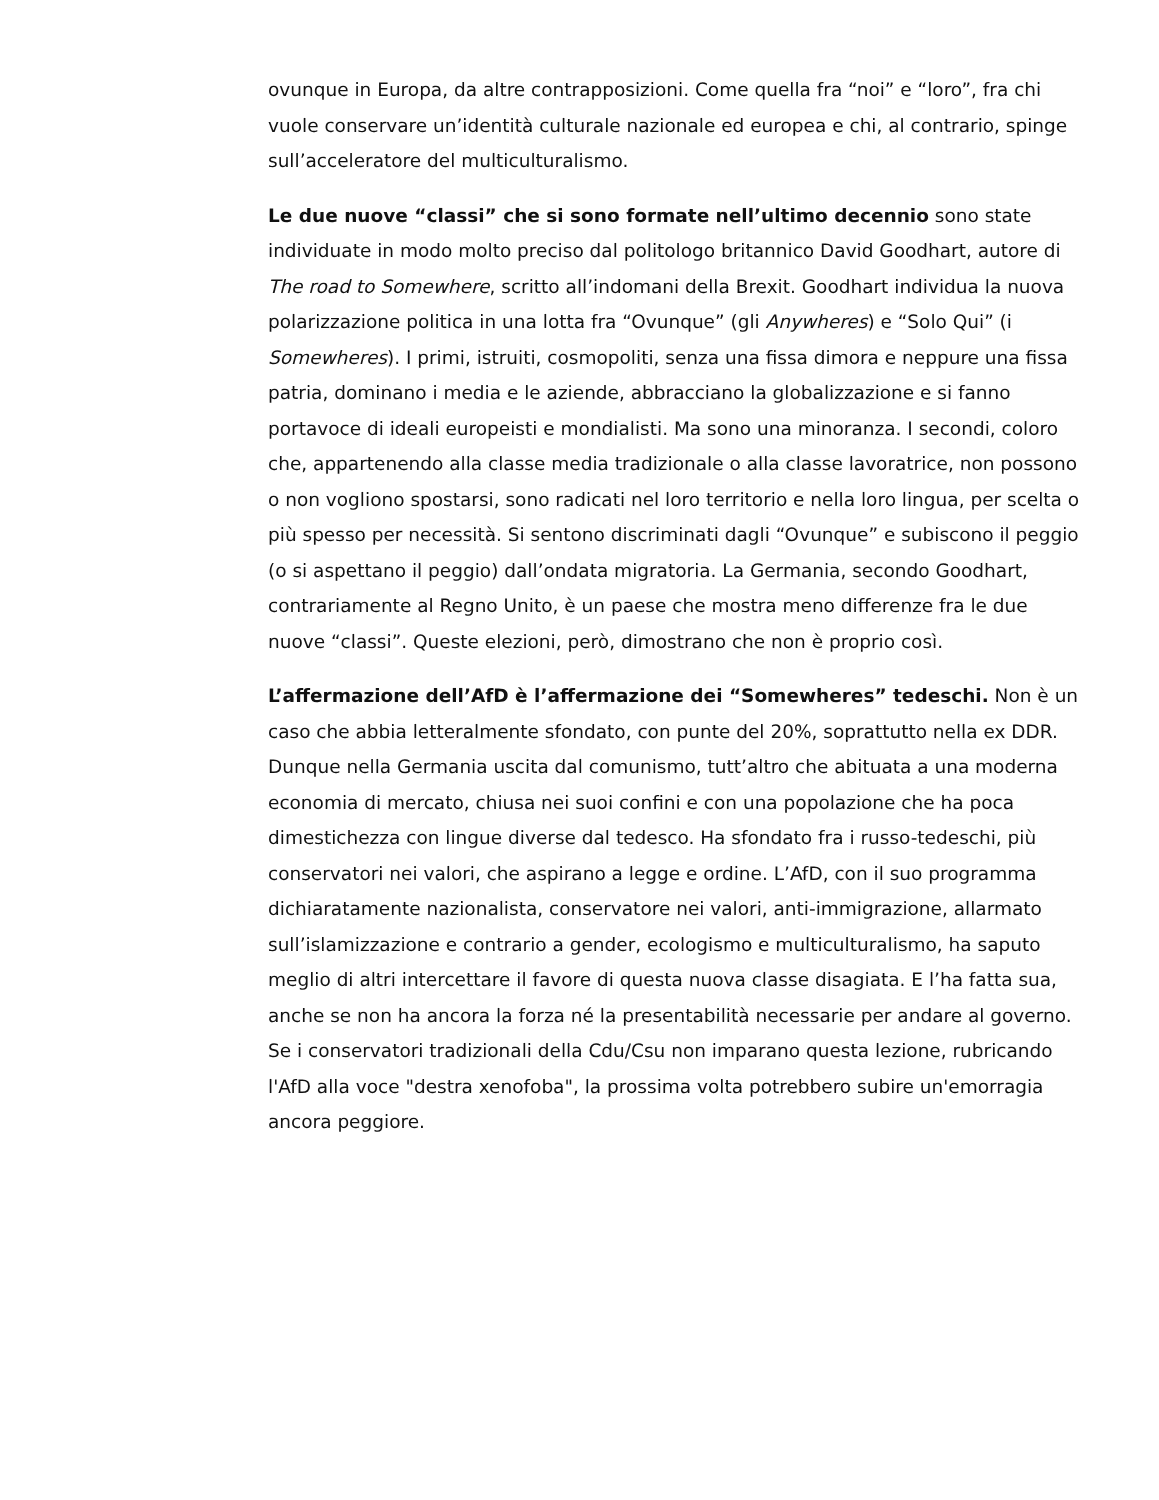ovunque in Europa, da altre contrapposizioni. Come quella fra “noi” e “loro”, fra chi vuole conservare un’identità culturale nazionale ed europea e chi, al contrario, spinge sull’acceleratore del multiculturalismo.
Le due nuove “classi” che si sono formate nell’ultimo decennio sono state individuate in modo molto preciso dal politologo britannico David Goodhart, autore di The road to Somewhere, scritto all’indomani della Brexit. Goodhart individua la nuova polarizzazione politica in una lotta fra “Ovunque” (gli Anywheres) e “Solo Qui” (i Somewheres). I primi, istruiti, cosmopoliti, senza una fissa dimora e neppure una fissa patria, dominano i media e le aziende, abbracciano la globalizzazione e si fanno portavoce di ideali europeisti e mondialisti. Ma sono una minoranza. I secondi, coloro che, appartenendo alla classe media tradizionale o alla classe lavoratrice, non possono o non vogliono spostarsi, sono radicati nel loro territorio e nella loro lingua, per scelta o più spesso per necessità. Si sentono discriminati dagli “Ovunque” e subiscono il peggio (o si aspettano il peggio) dall’ondata migratoria. La Germania, secondo Goodhart, contrariamente al Regno Unito, è un paese che mostra meno differenze fra le due nuove “classi”. Queste elezioni, però, dimostrano che non è proprio così.
L’affermazione dell’AfD è l’affermazione dei “Somewheres” tedeschi. Non è un caso che abbia letteralmente sfondato, con punte del 20%, soprattutto nella ex DDR. Dunque nella Germania uscita dal comunismo, tutt’altro che abituata a una moderna economia di mercato, chiusa nei suoi confini e con una popolazione che ha poca dimestichezza con lingue diverse dal tedesco. Ha sfondato fra i russo-tedeschi, più conservatori nei valori, che aspirano a legge e ordine. L’AfD, con il suo programma dichiaratamente nazionalista, conservatore nei valori, anti-immigrazione, allarmato sull’islamizzazione e contrario a gender, ecologismo e multiculturalismo, ha saputo meglio di altri intercettare il favore di questa nuova classe disagiata. E l’ha fatta sua, anche se non ha ancora la forza né la presentabilità necessarie per andare al governo. Se i conservatori tradizionali della Cdu/Csu non imparano questa lezione, rubricando l'AfD alla voce "destra xenofoba", la prossima volta potrebbero subire un'emorragia ancora peggiore.